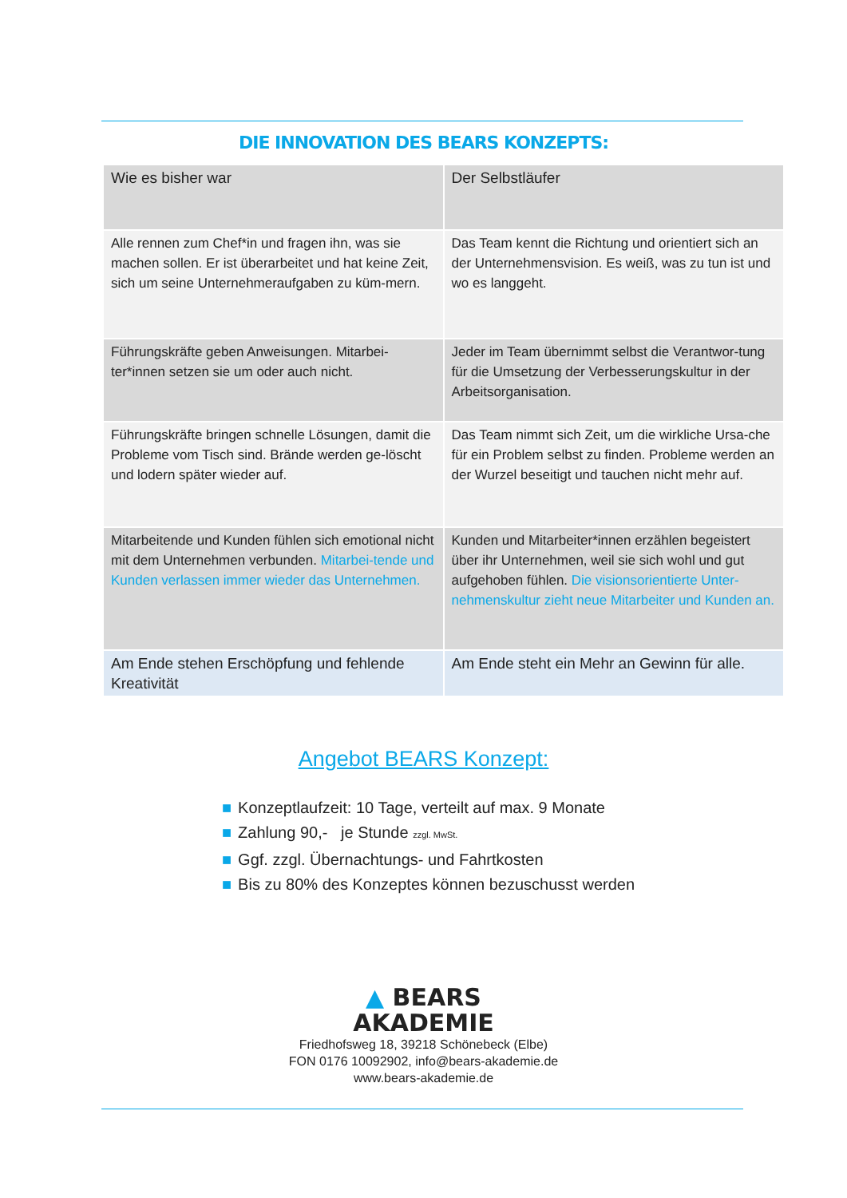DIE INNOVATION DES BEARS KONZEPTS:
| Wie es bisher war | Der Selbstläufer |
| Alle rennen zum Chef*in und fragen ihn, was sie machen sollen. Er ist überarbeitet und hat keine Zeit, sich um seine Unternehmeraufgaben zu küm-mern. | Das Team kennt die Richtung und orientiert sich an der Unternehmensvision. Es weiß, was zu tun ist und wo es langgeht. |
| Führungskräfte geben Anweisungen. Mitarbei-ter*innen setzen sie um oder auch nicht. | Jeder im Team übernimmt selbst die Verantwor-tung für die Umsetzung der Verbesserungskultur in der Arbeitsorganisation. |
| Führungskräfte bringen schnelle Lösungen, damit die Probleme vom Tisch sind. Brände werden ge-löscht und lodern später wieder auf. | Das Team nimmt sich Zeit, um die wirkliche Ursa-che für ein Problem selbst zu finden. Probleme werden an der Wurzel beseitigt und tauchen nicht mehr auf. |
| Mitarbeitende und Kunden fühlen sich emotional nicht mit dem Unternehmen verbunden. Mitarbei-tende und Kunden verlassen immer wieder das Unternehmen. | Kunden und Mitarbeiter*innen erzählen begeistert über ihr Unternehmen, weil sie sich wohl und gut aufgehoben fühlen. Die visionsorientierte Unter-nehmenskultur zieht neue Mitarbeiter und Kunden an. |
| Am Ende stehen Erschöpfung und fehlende Kreativität | Am Ende steht ein Mehr an Gewinn für alle. |
Angebot BEARS Konzept:
■ Konzeptlaufzeit: 10 Tage, verteilt auf max. 9 Monate
■ Zahlung 90,- je Stunde zzgl. MwSt.
■ Ggf. zzgl. Übernachtungs- und Fahrtkosten
■ Bis zu 80% des Konzeptes können bezuschusst werden
▲ BEARS
AKADEMIE
Friedhofsweg 18, 39218 Schönebeck (Elbe)
FON 0176 10092902, info@bears-akademie.de
www.bears-akademie.de